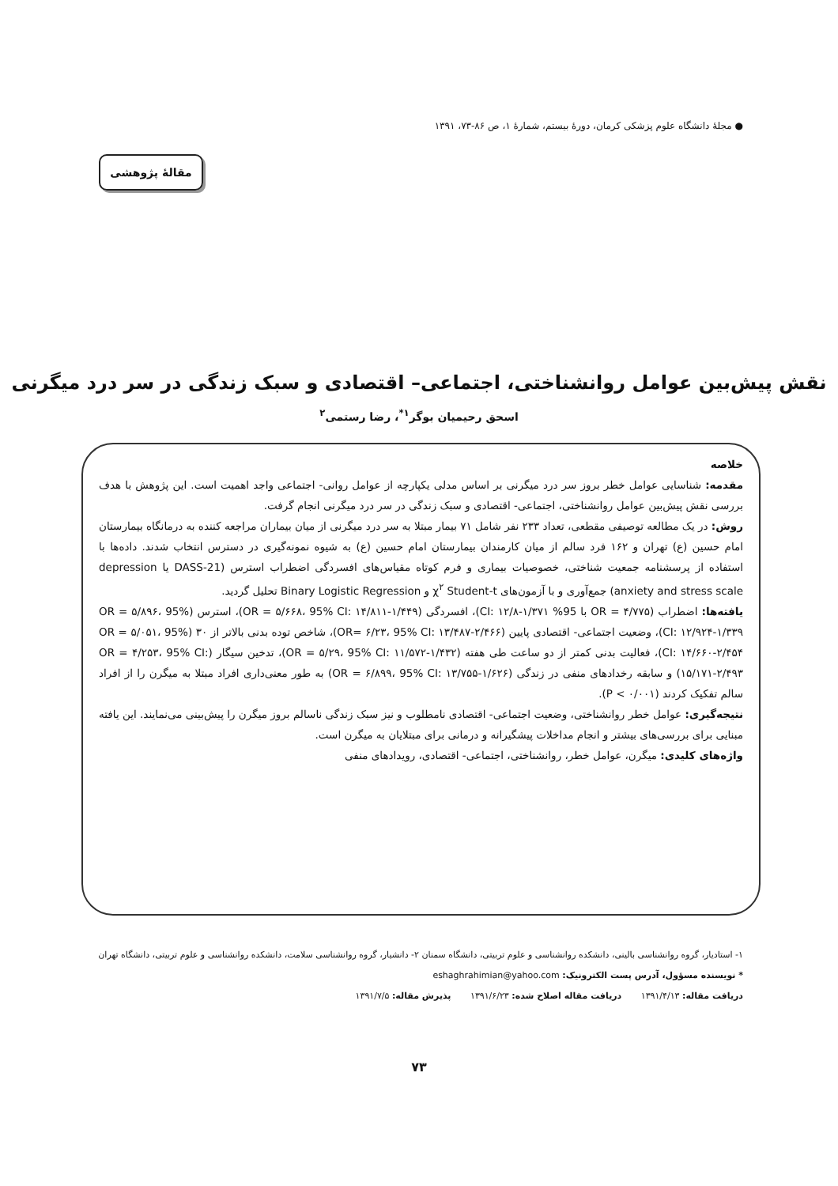● مجلهٔ دانشگاه علوم پزشکی کرمان، دورهٔ بیستم، شمارهٔ ۱، ص ۸۶-۷۳، ۱۳۹۱
مقالهٔ پژوهشی
نقش پیش‌بین عوامل روانشناختی، اجتماعی– اقتصادی و سبک زندگی در سر درد میگرنی
اسحق رحیمیان بوگر<sup>۱*</sup>، رضا رستمی<sup>۲</sup>
خلاصه
مقدمه: شناسایی عوامل خطر بروز سر درد میگرنی بر اساس مدلی یکپارچه از عوامل روانی- اجتماعی واجد اهمیت است. این پژوهش با هدف بررسی نقش پیش‌بین عوامل روانشناختی، اجتماعی- اقتصادی و سبک زندگی در سر درد میگرنی انجام گرفت.
روش: در یک مطالعه توصیفی مقطعی، تعداد ۲۳۳ نفر شامل ۷۱ بیمار مبتلا به سر درد میگرنی از میان بیماران مراجعه کننده به درمانگاه بیمارستان امام حسین (ع) تهران و ۱۶۲ فرد سالم از میان کارمندان بیمارستان امام حسین (ع) به شیوه نمونه‌گیری در دسترس انتخاب شدند. داده‌ها با استفاده از پرسشنامه جمعیت شناختی، خصوصیات بیماری و فرم کوتاه مقیاس‌های افسردگی اضطراب استرس (DASS-21 یا depression anxiety and stress scale) جمع‌آوری و با آزمون‌های χ<sup>۲</sup> Student-t و Binary Logistic Regression تحلیل گردید.
یافته‌ها: اضطراب (OR = ۴/۷۷۵ با 95% CI: ۱۲/۸-۱/۳۷۱)، افسردگی (OR = ۵/۶۶۸، 95% CI: ۱۴/۸۱۱-۱/۴۴۹)، استرس (OR = ۵/۸۹۶، 95% CI: ۱۲/۹۲۴-۱/۳۳۹)، وضعیت اجتماعی- اقتصادی پایین (OR= ۶/۲۳، 95% CI: ۱۳/۴۸۷-۲/۴۶۶)، شاخص توده بدنی بالاتر از ۳۰ (OR = ۵/۰۵۱، 95% CI: ۱۴/۶۶۰-۲/۴۵۴)، فعالیت بدنی کمتر از دو ساعت طی هفته (OR = ۵/۲۹، 95% CI: ۱۱/۵۷۲-۱/۴۳۲)، تدخین سیگار (OR = ۴/۲۵۳، 95% CI: ۱۵/۱۷۱-۲/۴۹۳) و سابقه رخدادهای منفی در زندگی (OR = ۶/۸۹۹، 95% CI: ۱۳/۷۵۵-۱/۶۲۶) به طور معنی‌داری افراد مبتلا به میگرن را از افراد سالم تفکیک کردند (P < ۰/۰۰۱).
نتیجه‌گیری: عوامل خطر روانشناختی، وضعیت اجتماعی- اقتصادی نامطلوب و نیز سبک زندگی ناسالم بروز میگرن را پیش‌بینی می‌نمایند. این یافته مبنایی برای بررسی‌های بیشتر و انجام مداخلات پیشگیرانه و درمانی برای مبتلایان به میگرن است.
واژه‌های کلیدی: میگرن، عوامل خطر، روانشناختی، اجتماعی- اقتصادی، رویدادهای منفی
۱- استادیار، گروه روانشناسی بالینی، دانشکده روانشناسی و علوم تربیتی، دانشگاه سمنان ۲- دانشیار، گروه روانشناسی سلامت، دانشکده روانشناسی و علوم تربیتی، دانشگاه تهران
* نویسنده مسؤول، آدرس پست الکترونیک: eshaghrahimian@yahoo.com
دریافت مقاله: ۱۳۹۱/۴/۱۳ دریافت مقاله اصلاح شده: ۱۳۹۱/۶/۲۳ پذیرش مقاله: ۱۳۹۱/۷/۵
۷۳